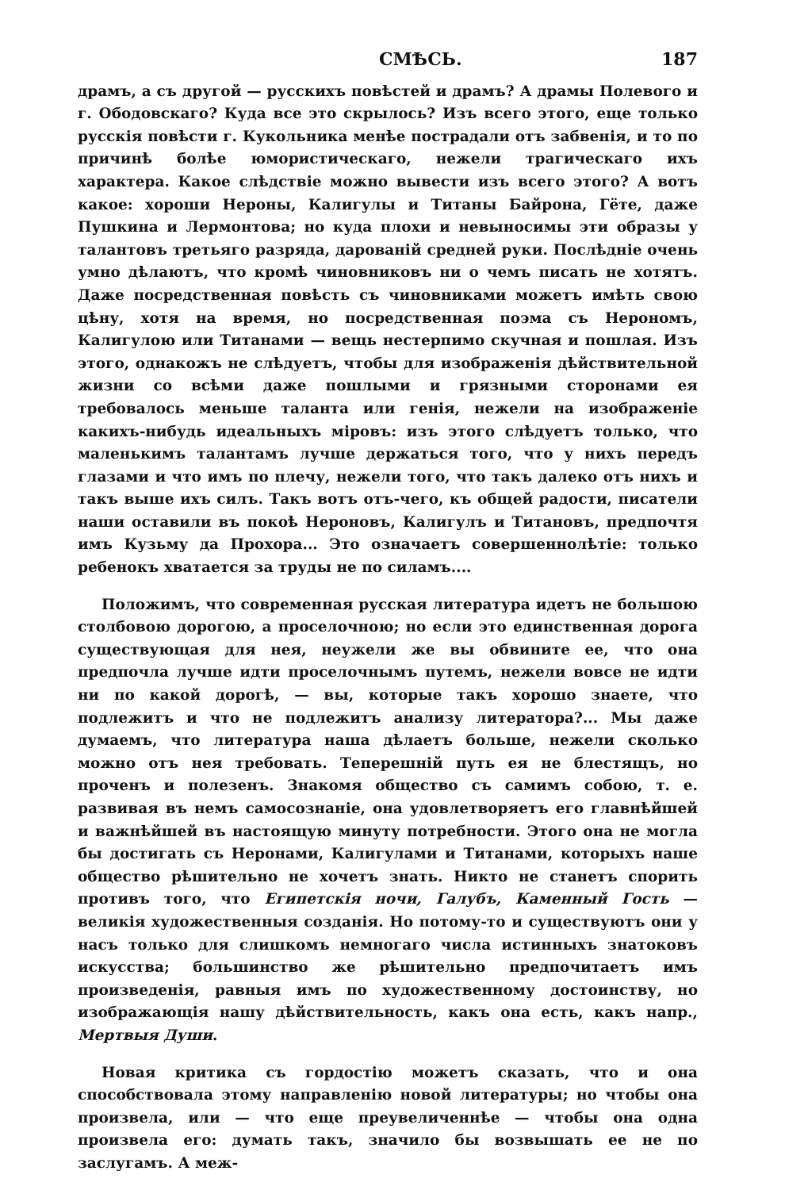СМѢСЬ. 187
драмъ, а съ другой — русскихъ повѣстей и драмъ? А драмы Полевого и г. Ободовскаго? Куда все это скрылось? Изъ всего этого, еще только русскія повѣсти г. Кукольника менѣе пострадали отъ забвенія, и то по причинѣ болѣе юмористическаго, нежели трагическаго ихъ характера. Какое слѣдствіе можно вывести изъ всего этого? А вотъ какое: хороши Нероны, Калигулы и Титаны Байрона, Гёте, даже Пушкина и Лермонтова; но куда плохи и невыносимы эти образы у талантовъ третьяго разряда, дарованій средней руки. Послѣдніе очень умно дѣлаютъ, что кромѣ чиновниковъ ни о чемъ писать не хотятъ. Даже посредственная повѣсть съ чиновниками можетъ имѣть свою цѣну, хотя на время, но посредственная поэма съ Нерономъ, Калигулою или Титанами — вещь нестерпимо скучная и пошлая. Изъ этого, однакожъ не слѣдуетъ, чтобы для изображенія дѣйствительной жизни со всѣми даже пошлыми и грязными сторонами ея требовалось меньше таланта или генія, нежели на изображеніе какихъ-нибудь идеальныхъ міровъ: изъ этого слѣдуетъ только, что маленькимъ талантамъ лучше держаться того, что у нихъ передъ глазами и что имъ по плечу, нежели того, что такъ далеко отъ нихъ и такъ выше ихъ силъ. Такъ вотъ отъ-чего, къ общей радости, писатели наши оставили въ покоѣ Нероновъ, Калигулъ и Титановъ, предпочтя имъ Кузьму да Прохора... Это означаетъ совершеннолѣтіе: только ребенокъ хватается за труды не по силамъ....
Положимъ, что современная русская литература идетъ не большою столбовою дорогою, а проселочною; но если это единственная дорога существующая для нея, неужели же вы обвините ее, что она предпочла лучше идти проселочнымъ путемъ, нежели вовсе не идти ни по какой дорогѣ, — вы, которые такъ хорошо знаете, что подлежитъ и что не подлежитъ анализу литератора?... Мы даже думаемъ, что литература наша дѣлаетъ больше, нежели сколько можно отъ нея требовать. Теперешній путь ея не блестящъ, но проченъ и полезенъ. Знакомя общество съ самимъ собою, т. е. развивая въ немъ самосознаніе, она удовлетворяетъ его главнѣйшей и важнѣйшей въ настоящую минуту потребности. Этого она не могла бы достигать съ Неронами, Калигулами и Титанами, которыхъ наше общество рѣшительно не хочетъ знать. Никто не станетъ спорить противъ того, что Египетскія ночи, Галубъ, Каменный Гость — великія художественныя созданія. Но потому-то и существуютъ они у насъ только для слишкомъ немногаго числа истинныхъ знатоковъ искусства; большинство же рѣшительно предпочитаетъ имъ произведенія, равныя имъ по художественному достоинству, но изображающія нашу дѣйствительность, какъ она есть, какъ напр., Мертвыя Души.
Новая критика съ гордостію можетъ сказать, что и она способствовала этому направленію новой литературы; но чтобы она произвела, или — что еще преувеличеннѣе — чтобы она одна произвела его: думать такъ, значило бы возвышать ее не по заслугамъ. А меж-